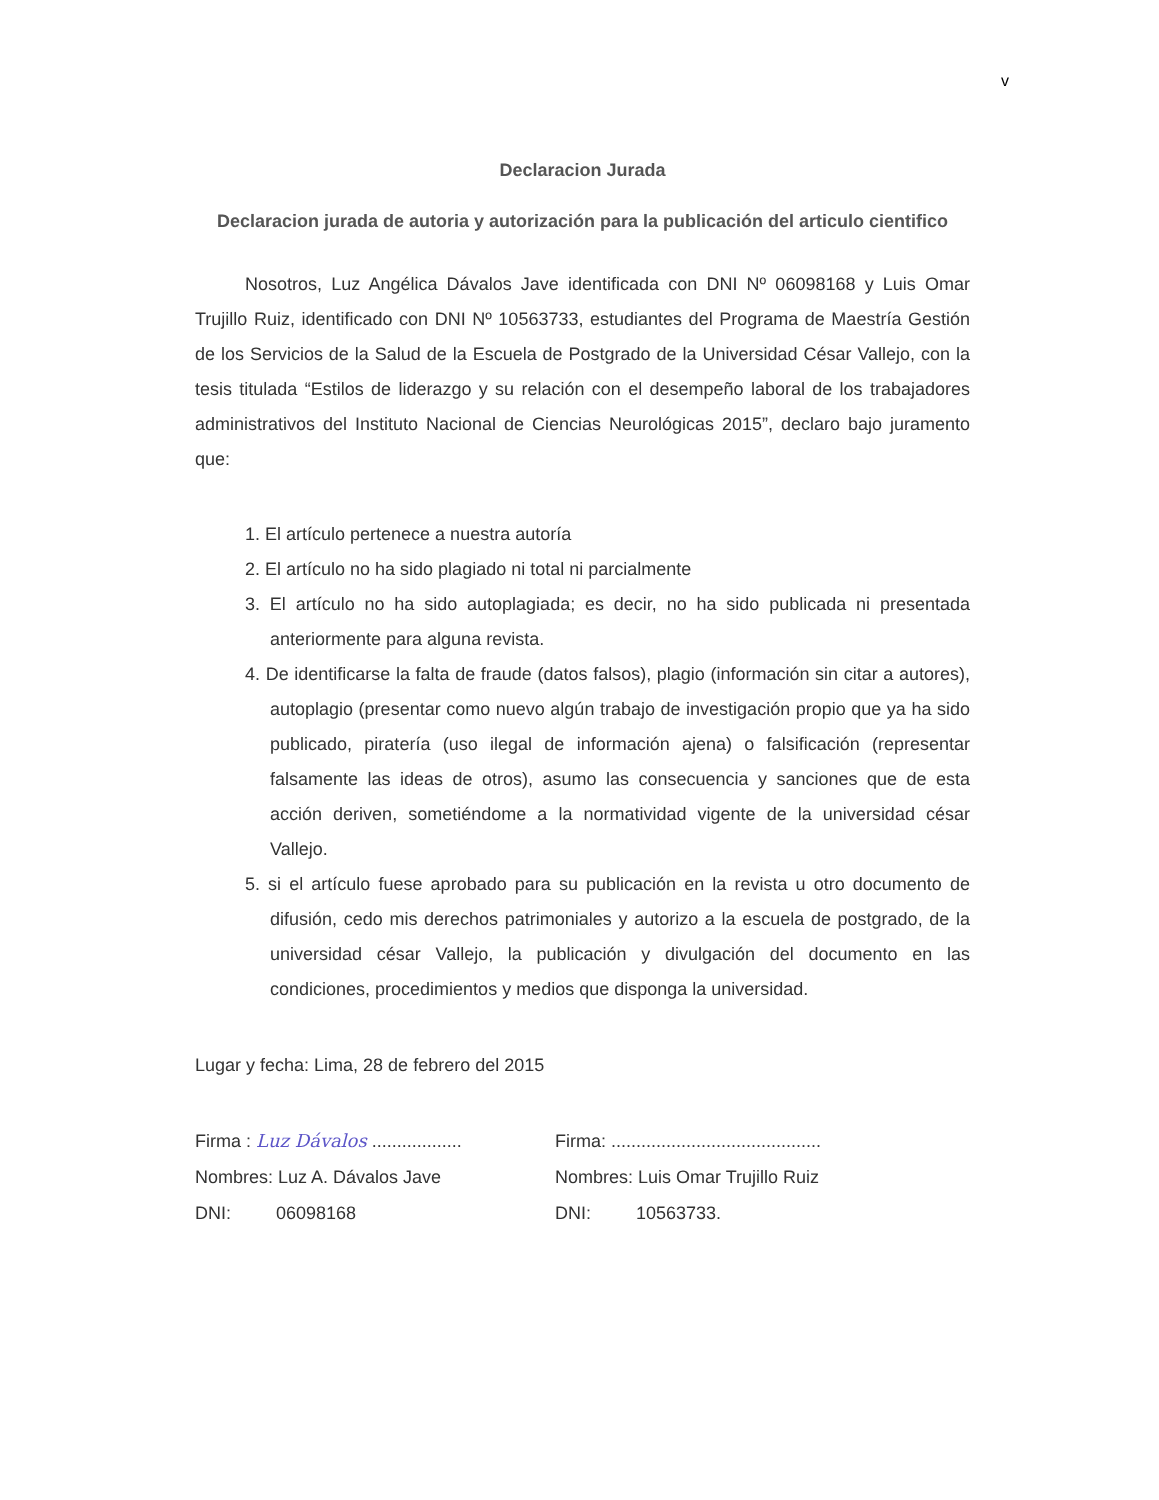v
Declaracion Jurada
Declaracion jurada de autoria y autorización para la publicación del articulo cientifico
Nosotros, Luz Angélica Dávalos Jave identificada con DNI Nº 06098168 y Luis Omar Trujillo Ruiz, identificado con DNI Nº 10563733, estudiantes del Programa de Maestría Gestión de los Servicios de la Salud de la Escuela de Postgrado de la Universidad César Vallejo, con la tesis titulada “Estilos de liderazgo y su relación con el desempeño laboral de los trabajadores administrativos del Instituto Nacional de Ciencias Neurológicas 2015”, declaro bajo juramento que:
1. El artículo pertenece a nuestra autoría
2. El artículo no ha sido plagiado ni total ni parcialmente
3. El artículo no ha sido autoplagiada; es decir, no ha sido publicada ni presentada anteriormente para alguna revista.
4. De identificarse la falta de fraude (datos falsos), plagio (información sin citar a autores), autoplagio (presentar como nuevo algún trabajo de investigación propio que ya ha sido publicado, piratería (uso ilegal de información ajena) o falsificación (representar falsamente las ideas de otros), asumo las consecuencia y sanciones que de esta acción deriven, sometiéndome a la normatividad vigente de la universidad césar Vallejo.
5. si el artículo fuese aprobado para su publicación en la revista u otro documento de difusión, cedo mis derechos patrimoniales y autorizo a la escuela de postgrado, de la universidad césar Vallejo, la publicación y divulgación del documento en las condiciones, procedimientos y medios que disponga la universidad.
Lugar y fecha: Lima, 28 de febrero del 2015
Firma : Luz Dávalos ..................
Firma: ..........................................
Nombres: Luz A. Dávalos Jave Nombres: Luis Omar Trujillo Ruiz
DNI: 06098168 DNI: 10563733.